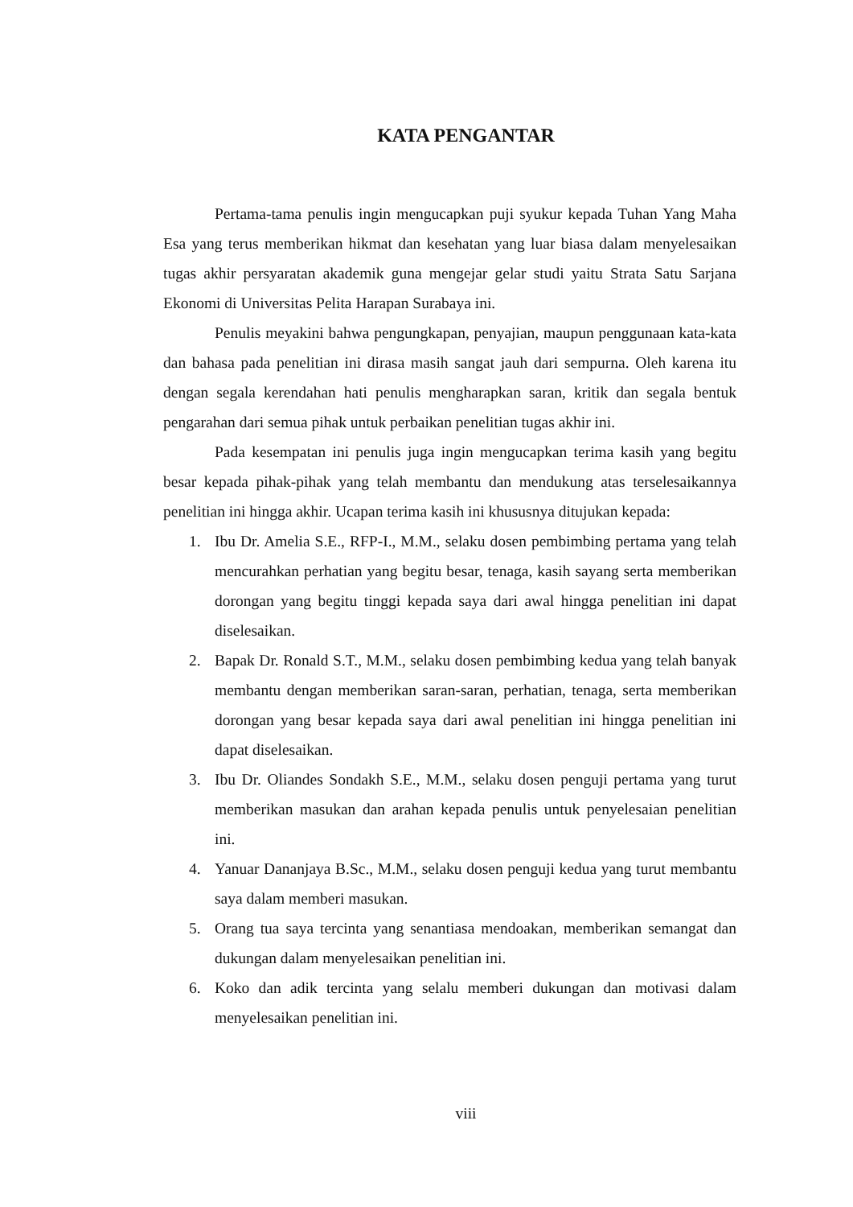KATA PENGANTAR
Pertama-tama penulis ingin mengucapkan puji syukur kepada Tuhan Yang Maha Esa yang terus memberikan hikmat dan kesehatan yang luar biasa dalam menyelesaikan tugas akhir persyaratan akademik guna mengejar gelar studi yaitu Strata Satu Sarjana Ekonomi di Universitas Pelita Harapan Surabaya ini.
Penulis meyakini bahwa pengungkapan, penyajian, maupun penggunaan kata-kata dan bahasa pada penelitian ini dirasa masih sangat jauh dari sempurna. Oleh karena itu dengan segala kerendahan hati penulis mengharapkan saran, kritik dan segala bentuk pengarahan dari semua pihak untuk perbaikan penelitian tugas akhir ini.
Pada kesempatan ini penulis juga ingin mengucapkan terima kasih yang begitu besar kepada pihak-pihak yang telah membantu dan mendukung atas terselesaikannya penelitian ini hingga akhir. Ucapan terima kasih ini khususnya ditujukan kepada:
1. Ibu Dr. Amelia S.E., RFP-I., M.M., selaku dosen pembimbing pertama yang telah mencurahkan perhatian yang begitu besar, tenaga, kasih sayang serta memberikan dorongan yang begitu tinggi kepada saya dari awal hingga penelitian ini dapat diselesaikan.
2. Bapak Dr. Ronald S.T., M.M., selaku dosen pembimbing kedua yang telah banyak membantu dengan memberikan saran-saran, perhatian, tenaga, serta memberikan dorongan yang besar kepada saya dari awal penelitian ini hingga penelitian ini dapat diselesaikan.
3. Ibu Dr. Oliandes Sondakh S.E., M.M., selaku dosen penguji pertama yang turut memberikan masukan dan arahan kepada penulis untuk penyelesaian penelitian ini.
4. Yanuar Dananjaya B.Sc., M.M., selaku dosen penguji kedua yang turut membantu saya dalam memberi masukan.
5. Orang tua saya tercinta yang senantiasa mendoakan, memberikan semangat dan dukungan dalam menyelesaikan penelitian ini.
6. Koko dan adik tercinta yang selalu memberi dukungan dan motivasi dalam menyelesaikan penelitian ini.
viii